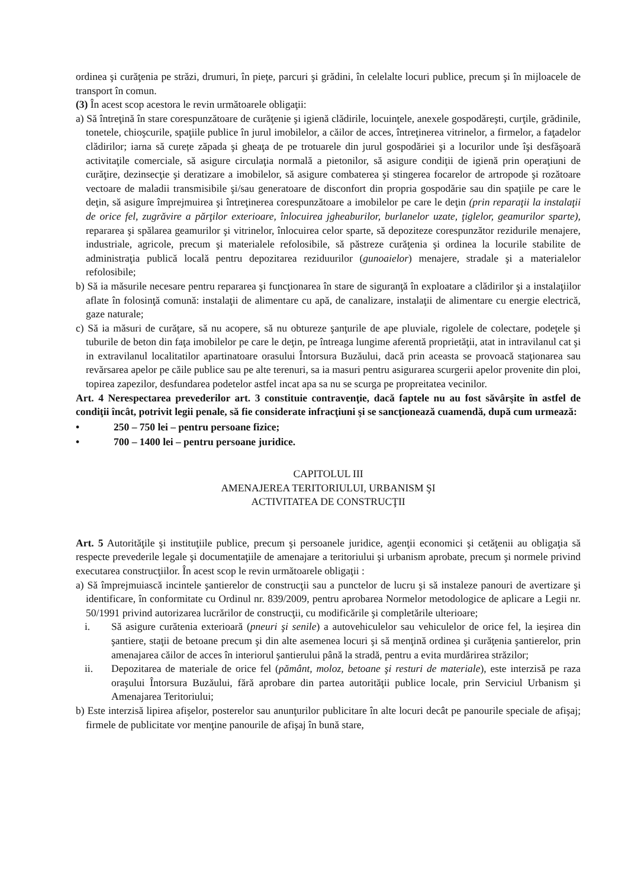ordinea şi curăţenia pe străzi, drumuri, în pieţe, parcuri şi grădini, în celelalte locuri publice, precum şi în mijloacele de transport în comun.
(3) În acest scop acestora le revin următoarele obligaţii:
a) Să întreţină în stare corespunzătoare de curăţenie şi igienă clădirile, locuinţele, anexele gospodăreşti, curţile, grădinile, tonetele, chioşcurile, spaţiile publice în jurul imobilelor, a căilor de acces, întreţinerea vitrinelor, a firmelor, a faţadelor clădirilor; iarna să curețe zăpada şi gheaţa de pe trotuarele din jurul gospodăriei şi a locurilor unde îşi desfăşoară activitaţile comerciale, să asigure circulaţia normală a pietonilor, să asigure condiţii de igienă prin operaţiuni de curăţire, dezinsecţie şi deratizare a imobilelor, să asigure combaterea şi stingerea focarelor de artropode şi rozătoare vectoare de maladii transmisibile şi/sau generatoare de disconfort din propria gospodărie sau din spaţiile pe care le deţin, să asigure împrejmuirea şi întreţinerea corespunzătoare a imobilelor pe care le deţin (prin reparaţii la instalaţii de orice fel, zugrăvire a părţilor exterioare, înlocuirea jgheaburilor, burlanelor uzate, ţiglelor, geamurilor sparte), repararea şi spălarea geamurilor şi vitrinelor, înlocuirea celor sparte, să depoziteze corespunzător rezidurile menajere, industriale, agricole, precum şi materialele refolosibile, să păstreze curăţenia şi ordinea la locurile stabilite de administraţia publică locală pentru depozitarea reziduurilor (gunoaielor) menajere, stradale şi a materialelor refolosibile;
b) Să ia măsurile necesare pentru repararea şi funcţionarea în stare de siguranţă în exploatare a clădirilor şi a instalaţiilor aflate în folosinţă comună: instalaţii de alimentare cu apă, de canalizare, instalaţii de alimentare cu energie electrică, gaze naturale;
c) Să ia măsuri de curăţare, să nu acopere, să nu obtureze şanţurile de ape pluviale, rigolele de colectare, podeţele şi tuburile de beton din faţa imobilelor pe care le deţin, pe întreaga lungime aferentă proprietăţii, atat in intravilanul cat şi in extravilanul localitatilor apartinatoare orasului Întorsura Buzăului, dacă prin aceasta se provoacă staţionarea sau revărsarea apelor pe căile publice sau pe alte terenuri, sa ia masuri pentru asigurarea scurgerii apelor provenite din ploi, topirea zapezilor, desfundarea podetelor astfel incat apa sa nu se scurga pe propreitatea vecinilor.
Art. 4 Nerespectarea prevederilor art. 3 constituie contravenţie, dacă faptele nu au fost săvârşite în astfel de condiţii încât, potrivit legii penale, să fie considerate infracţiuni şi se sancţionează cuamendă, după cum urmează:
• 250 – 750 lei – pentru persoane fizice;
• 700 – 1400 lei – pentru persoane juridice.
CAPITOLUL III
AMENAJEREA TERITORIULUI, URBANISM ŞI
ACTIVITATEA DE CONSTRUCŢII
Art. 5 Autorităţile şi instituţiile publice, precum şi persoanele juridice, agenţii economici şi cetăţenii au obligaţia să respecte prevederile legale şi documentaţiile de amenajare a teritoriului şi urbanism aprobate, precum şi normele privind executarea construcţiilor. În acest scop le revin următoarele obligaţii :
a) Să împrejmuiască incintele şantierelor de construcţii sau a punctelor de lucru şi să instaleze panouri de avertizare şi identificare, în conformitate cu Ordinul nr. 839/2009, pentru aprobarea Normelor metodologice de aplicare a Legii nr. 50/1991 privind autorizarea lucrărilor de construcţii, cu modificările şi completările ulterioare;
i. Să asigure curătenia exterioară (pneuri şi senile) a autovehiculelor sau vehiculelor de orice fel, la ieşirea din şantiere, staţii de betoane precum şi din alte asemenea locuri şi să menţină ordinea şi curăţenia şantierelor, prin amenajarea căilor de acces în interiorul şantierului până la stradă, pentru a evita murdărirea străzilor;
ii. Depozitarea de materiale de orice fel (pământ, moloz, betoane şi resturi de materiale), este interzisă pe raza oraşului Întorsura Buzăului, fără aprobare din partea autorităţii publice locale, prin Serviciul Urbanism şi Amenajarea Teritoriului;
b) Este interzisă lipirea afişelor, posterelor sau anunţurilor publicitare în alte locuri decât pe panourile speciale de afişaj; firmele de publicitate vor menţine panourile de afişaj în bună stare,